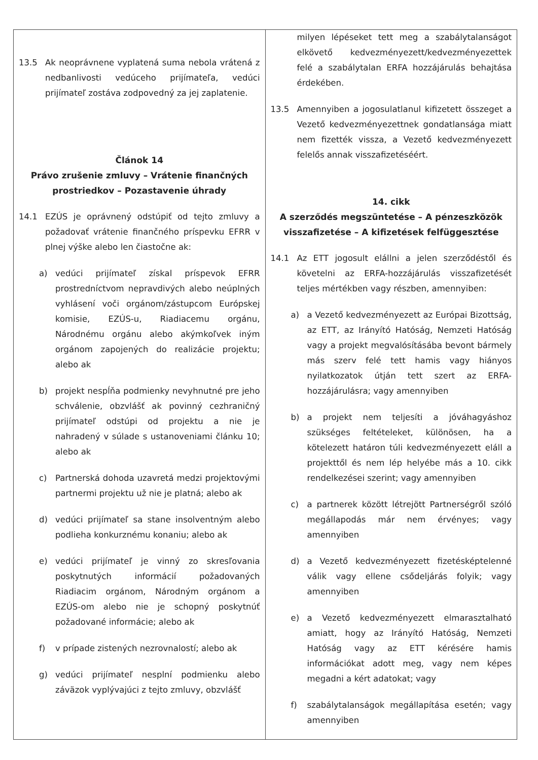| 13.5 Ak neoprávnene vyplatená suma nebola vrátená z nedbanlivosti vedúceho prijímateľa, vedúci prijímateľ zostáva zodpovedný za jej zaplatenie. Článok 14 Právo zrušenie zmluvy – Vrátenie finančných prostriedkov – Pozastavenie úhrady 14.1 EZÚS je oprávnený odstúpiť od tejto zmluvy a požadovať vrátenie finančného príspevku EFRR v plnej výške alebo len čiastočne ak: a) vedúci prijímateľ získal príspevok EFRR prostredníctvom nepravdivých alebo neúplných vyhlásení voči orgánom/zástupcom Európskej komisie, EZÚS-u, Riadiacemu orgánu, Národnému orgánu alebo akýmkoľvek iným orgánom zapojených do realizácie projektu; alebo ak b) projekt nespĺňa podmienky nevyhnutné pre jeho schválenie, obzvlášť ak povinný cezhraničný prijímateľ odstúpi od projektu a nie je nahradený v súlade s ustanoveniami článku 10; alebo ak c) Partnerská dohoda uzavretá medzi projektovými partnermi projektu už nie je platná; alebo ak d) vedúci prijímateľ sa stane insolventným alebo podlieha konkurznému konaniu; alebo ak e) vedúci prijímateľ je vinný zo skresľovania poskytnutých informácií požadovaných Riadiacim orgánom, Národným orgánom a EZÚS-om alebo nie je schopný poskytnúť požadované informácie; alebo ak f) v prípade zistených nezrovnalostí; alebo ak g) vedúci prijímateľ nesplní podmienku alebo záväzok vyplývajúci z tejto zmluvy, obzvlášť | milyen lépéseket tett meg a szabálytalanságot elkövető kedvezményezett/kedvezményezettek felé a szabálytalan ERFA hozzájárulás behajtása érdekében. 13.5 Amennyiben a jogosulatlanul kifizetett összeget a Vezető kedvezményezettnek gondatlansága miatt nem fizették vissza, a Vezető kedvezményezett felelős annak visszafizetéséért. 14. cikk A szerződés megszüntetése – A pénzeszközök visszafizetése – A kifizetések felfüggesztése 14.1 Az ETT jogosult elállni a jelen szerződéstől és követelni az ERFA-hozzájárulás visszafizetését teljes mértékben vagy részben, amennyiben: a) a Vezető kedvezményezett az Európai Bizottság, az ETT, az Irányító Hatóság, Nemzeti Hatóság vagy a projekt megvalósításába bevont bármely más szerv felé tett hamis vagy hiányos nyilatkozatok útján tett szert az ERFA-hozzájárulásra; vagy amennyiben b) a projekt nem teljesíti a jóváhagyáshoz szükséges feltételeket, különösen, ha a kötelezett határon túli kedvezményezett eláll a projekttől és nem lép helyébe más a 10. cikk rendelkezései szerint; vagy amennyiben c) a partnerek között létrejött Partnerségről szóló megállapodás már nem érvényes; vagy amennyiben d) a Vezető kedvezményezett fizetésképtelenné válik vagy ellene csődeljárás folyik; vagy amennyiben e) a Vezető kedvezményezett elmarasztalható amiatt, hogy az Irányító Hatóság, Nemzeti Hatóság vagy az ETT kérésére hamis információkat adott meg, vagy nem képes megadni a kért adatokat; vagy f) szabálytalanságok megállapítása esetén; vagy amennyiben |